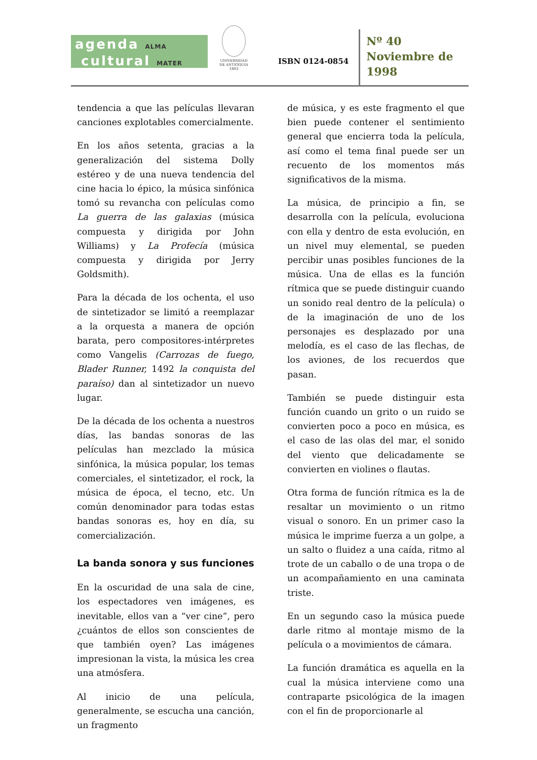agenda ALMA
cultural MATER
UNIVERSIDAD
DE ANTIOQUIA
1803
ISBN 0124-0854
Nº 40
Noviembre de
1998
tendencia a que las películas llevaran canciones explotables comercialmente.
En los años setenta, gracias a la generalización del sistema Dolly estéreo y de una nueva tendencia del cine hacia lo épico, la música sinfónica tomó su revancha con películas como La guerra de las galaxias (música compuesta y dirigida por John Williams) y La Profecía (música compuesta y dirigida por Jerry Goldsmith).
Para la década de los ochenta, el uso de sintetizador se limitó a reemplazar a la orquesta a manera de opción barata, pero compositores-intérpretes como Vangelis (Carrozas de fuego, Blader Runner, 1492 la conquista del paraíso) dan al sintetizador un nuevo lugar.
De la década de los ochenta a nuestros días, las bandas sonoras de las películas han mezclado la música sinfónica, la música popular, los temas comerciales, el sintetizador, el rock, la música de época, el tecno, etc. Un común denominador para todas estas bandas sonoras es, hoy en día, su comercialización.
La banda sonora y sus funciones
En la oscuridad de una sala de cine, los espectadores ven imágenes, es inevitable, ellos van a “ver cine”, pero ¿cuántos de ellos son conscientes de que también oyen? Las imágenes impresionan la vista, la música les crea una atmósfera.
Al inicio de una película, generalmente, se escucha una canción, un fragmento
de música, y es este fragmento el que bien puede contener el sentimiento general que encierra toda la película, así como el tema final puede ser un recuento de los momentos más significativos de la misma.
La música, de principio a fin, se desarrolla con la película, evoluciona con ella y dentro de esta evolución, en un nivel muy elemental, se pueden percibir unas posibles funciones de la música. Una de ellas es la función rítmica que se puede distinguir cuando un sonido real dentro de la película) o de la imaginación de uno de los personajes es desplazado por una melodía, es el caso de las flechas, de los aviones, de los recuerdos que pasan.
También se puede distinguir esta función cuando un grito o un ruido se convierten poco a poco en música, es el caso de las olas del mar, el sonido del viento que delicadamente se convierten en violines o flautas.
Otra forma de función rítmica es la de resaltar un movimiento o un ritmo visual o sonoro. En un primer caso la música le imprime fuerza a un golpe, a un salto o fluidez a una caída, ritmo al trote de un caballo o de una tropa o de un acompañamiento en una caminata triste.
En un segundo caso la música puede darle ritmo al montaje mismo de la película o a movimientos de cámara.
La función dramática es aquella en la cual la música interviene como una contraparte psicológica de la imagen con el fin de proporcionarle al